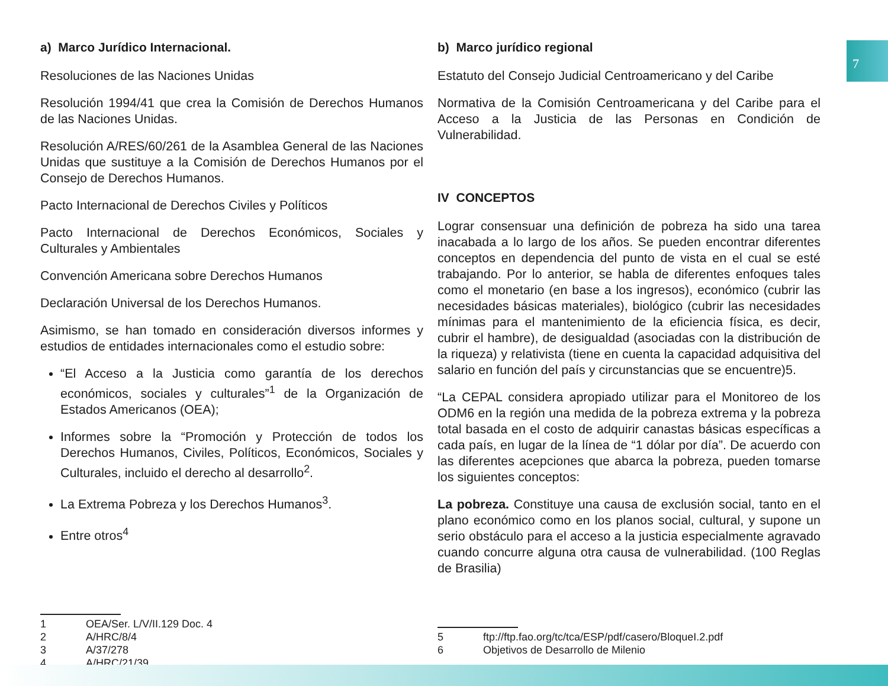7
a) Marco Jurídico Internacional.
Resoluciones de las Naciones Unidas
Resolución 1994/41 que crea la Comisión de Derechos Humanos de las Naciones Unidas.
Resolución A/RES/60/261 de la Asamblea General de las Naciones Unidas que sustituye a la Comisión de Derechos Humanos por el Consejo de Derechos Humanos.
Pacto Internacional de Derechos Civiles y Políticos
Pacto Internacional de Derechos Económicos, Sociales y Culturales y Ambientales
Convención Americana sobre Derechos Humanos
Declaración Universal de los Derechos Humanos.
Asimismo, se han tomado en consideración diversos informes y estudios de entidades internacionales como el estudio sobre:
“El Acceso a la Justicia como garantía de los derechos económicos, sociales y culturales”<sup>1</sup> de la Organización de Estados Americanos (OEA);
Informes sobre la “Promoción y Protección de todos los Derechos Humanos, Civiles, Políticos, Económicos, Sociales y Culturales, incluido el derecho al desarrollo<sup>2</sup>.
La Extrema Pobreza y los Derechos Humanos<sup>3</sup>.
Entre otros<sup>4</sup>
1 OEA/Ser. L/V/II.129 Doc. 4
2 A/HRC/8/4
3 A/37/278
4 A/HRC/21/39
b) Marco jurídico regional
Estatuto del Consejo Judicial Centroamericano y del Caribe
Normativa de la Comisión Centroamericana y del Caribe para el Acceso a la Justicia de las Personas en Condición de Vulnerabilidad.
IV CONCEPTOS
Lograr consensuar una definición de pobreza ha sido una tarea inacabada a lo largo de los años. Se pueden encontrar diferentes conceptos en dependencia del punto de vista en el cual se esté trabajando. Por lo anterior, se habla de diferentes enfoques tales como el monetario (en base a los ingresos), económico (cubrir las necesidades básicas materiales), biológico (cubrir las necesidades mínimas para el mantenimiento de la eficiencia física, es decir, cubrir el hambre), de desigualdad (asociadas con la distribución de la riqueza) y relativista (tiene en cuenta la capacidad adquisitiva del salario en función del país y circunstancias que se encuentre)5.
“La CEPAL considera apropiado utilizar para el Monitoreo de los ODM6 en la región una medida de la pobreza extrema y la pobreza total basada en el costo de adquirir canastas básicas específicas a cada país, en lugar de la línea de “1 dólar por día”. De acuerdo con las diferentes acepciones que abarca la pobreza, pueden tomarse los siguientes conceptos:
La pobreza. Constituye una causa de exclusión social, tanto en el plano económico como en los planos social, cultural, y supone un serio obstáculo para el acceso a la justicia especialmente agravado cuando concurre alguna otra causa de vulnerabilidad. (100 Reglas de Brasilia)
5 ftp://ftp.fao.org/tc/tca/ESP/pdf/casero/BloqueI.2.pdf
6 Objetivos de Desarrollo de Milenio